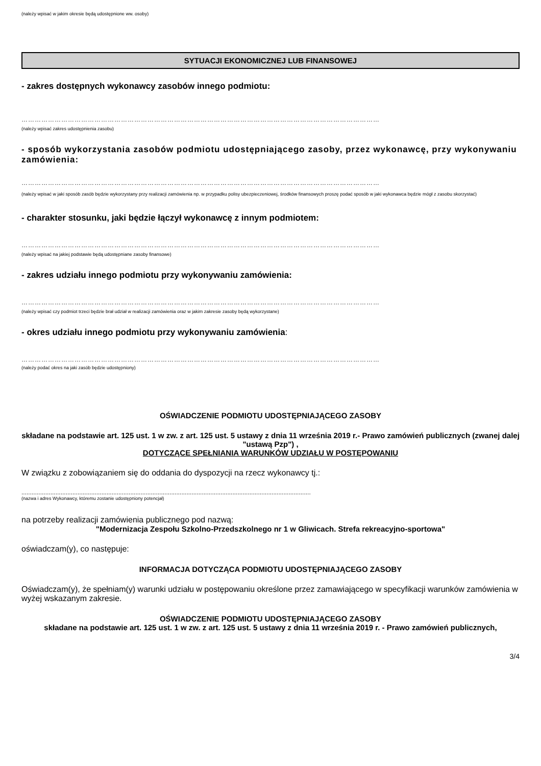(należy wpisać w jakim okresie będą udostępnione ww. osoby)
SYTUACJI EKONOMICZNEJ LUB FINANSOWEJ
- zakres dostępnych wykonawcy zasobów innego podmiotu:
………………………………………………………………………………………………………………………………………………
(należy wpisać zakres udostępnienia zasobu)
- sposób wykorzystania zasobów podmiotu udostępniającego zasoby, przez wykonawcę, przy wykonywaniu zamówienia:
………………………………………………………………………………………………………………………………………………
(należy wpisać w jaki sposób zasób będzie wykorzystany przy realizacji zamówienia np. w przypadku polisy ubezpieczeniowej, środków finansowych proszę podać sposób w jaki wykonawca będzie mógł z zasobu skorzystać)
- charakter stosunku, jaki będzie łączył wykonawcę z innym podmiotem:
………………………………………………………………………………………………………………………………………………
(należy wpisać na jakiej podstawie będą udostępniane zasoby finansowe)
- zakres udziału innego podmiotu przy wykonywaniu zamówienia:
………………………………………………………………………………………………………………………………………………
(należy wpisać czy podmiot trzeci będzie brał udział w realizacji zamówienia oraz w jakim zakresie zasoby będą wykorzystane)
- okres udziału innego podmiotu przy wykonywaniu zamówienia:
………………………………………………………………………………………………………………………………………………
(należy podać okres na jaki zasób będzie udostępniony)
OŚWIADCZENIE PODMIOTU UDOSTĘPNIAJĄCEGO ZASOBY
składane na podstawie art. 125 ust. 1 w zw. z art. 125 ust. 5 ustawy z dnia 11 września 2019 r.- Prawo zamówień publicznych (zwanej dalej "ustawą Pzp") ,
DOTYCZĄCE SPEŁNIANIA WARUNKÓW UDZIAŁU W POSTĘPOWANIU
W związku z zobowiązaniem się do oddania do dyspozycji na rzecz wykonawcy tj.:
..........................................................................................................................................................................
(nazwa i adres Wykonawcy, któremu zostanie udostępniony potencjał)
na potrzeby realizacji zamówienia publicznego pod nazwą:
"Modernizacja Zespołu Szkolno-Przedszkolnego nr 1 w Gliwicach. Strefa rekreacyjno-sportowa"
oświadczam(y), co następuje:
INFORMACJA DOTYCZĄCA PODMIOTU UDOSTĘPNIAJĄCEGO ZASOBY
Oświadczam(y), że spełniam(y) warunki udziału w postępowaniu określone przez zamawiającego w specyfikacji warunków zamówienia w wyżej wskazanym zakresie.
OŚWIADCZENIE PODMIOTU UDOSTĘPNIAJĄCEGO ZASOBY
składane na podstawie art. 125 ust. 1 w zw. z art. 125 ust. 5 ustawy z dnia 11 września 2019 r. - Prawo zamówień publicznych,
3/4